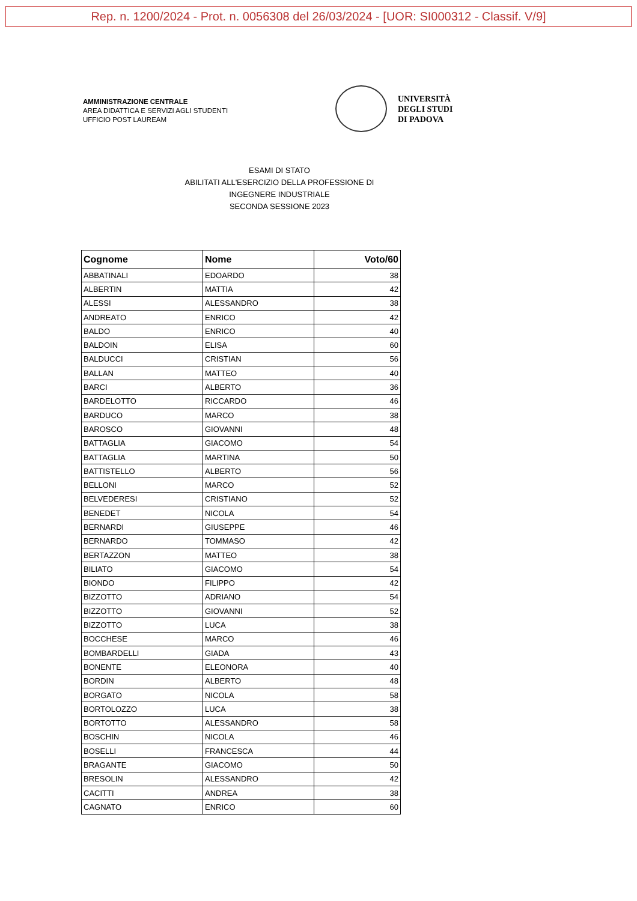Rep. n. 1200/2024 - Prot. n. 0056308 del 26/03/2024 - [UOR: SI000312 - Classif. V/9]
AMMINISTRAZIONE CENTRALE
AREA DIDATTICA E SERVIZI AGLI STUDENTI
UFFICIO POST LAUREAM
UNIVERSITÀ
DEGLI STUDI
DI PADOVA
ESAMI DI STATO
ABILITATI ALL'ESERCIZIO DELLA PROFESSIONE DI
INGEGNERE INDUSTRIALE
SECONDA SESSIONE 2023
| Cognome | Nome | Voto/60 |
| --- | --- | --- |
| ABBATINALI | EDOARDO | 38 |
| ALBERTIN | MATTIA | 42 |
| ALESSI | ALESSANDRO | 38 |
| ANDREATO | ENRICO | 42 |
| BALDO | ENRICO | 40 |
| BALDOIN | ELISA | 60 |
| BALDUCCI | CRISTIAN | 56 |
| BALLAN | MATTEO | 40 |
| BARCI | ALBERTO | 36 |
| BARDELOTTO | RICCARDO | 46 |
| BARDUCO | MARCO | 38 |
| BAROSCO | GIOVANNI | 48 |
| BATTAGLIA | GIACOMO | 54 |
| BATTAGLIA | MARTINA | 50 |
| BATTISTELLO | ALBERTO | 56 |
| BELLONI | MARCO | 52 |
| BELVEDERESI | CRISTIANO | 52 |
| BENEDET | NICOLA | 54 |
| BERNARDI | GIUSEPPE | 46 |
| BERNARDO | TOMMASO | 42 |
| BERTAZZON | MATTEO | 38 |
| BILIATO | GIACOMO | 54 |
| BIONDO | FILIPPO | 42 |
| BIZZOTTO | ADRIANO | 54 |
| BIZZOTTO | GIOVANNI | 52 |
| BIZZOTTO | LUCA | 38 |
| BOCCHESE | MARCO | 46 |
| BOMBARDELLI | GIADA | 43 |
| BONENTE | ELEONORA | 40 |
| BORDIN | ALBERTO | 48 |
| BORGATO | NICOLA | 58 |
| BORTOLOZZO | LUCA | 38 |
| BORTOTTO | ALESSANDRO | 58 |
| BOSCHIN | NICOLA | 46 |
| BOSELLI | FRANCESCA | 44 |
| BRAGANTE | GIACOMO | 50 |
| BRESOLIN | ALESSANDRO | 42 |
| CACITTI | ANDREA | 38 |
| CAGNATO | ENRICO | 60 |